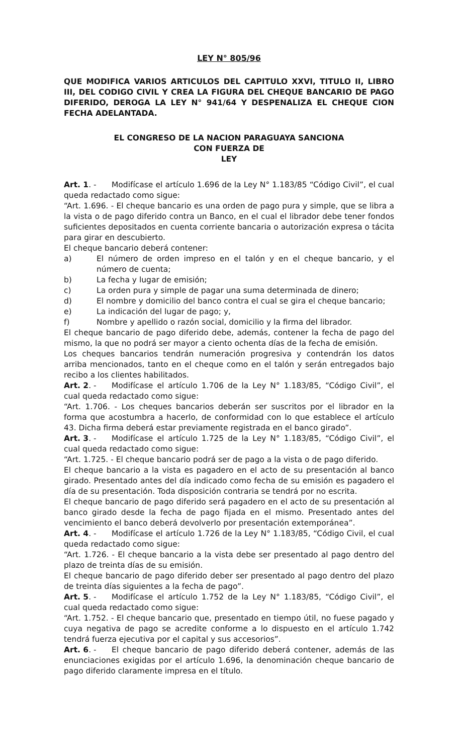LEY N° 805/96
QUE MODIFICA VARIOS ARTICULOS DEL CAPITULO XXVI, TITULO II, LIBRO III, DEL CODIGO CIVIL Y CREA LA FIGURA DEL CHEQUE BANCARIO DE PAGO DIFERIDO, DEROGA LA LEY N° 941/64 Y DESPENALIZA EL CHEQUE CION FECHA ADELANTADA.
EL CONGRESO DE LA NACION PARAGUAYA SANCIONA
CON FUERZA DE
LEY
Art. 1. - Modifícase el artículo 1.696 de la Ley N° 1.183/85 “Código Civil”, el cual queda redactado como sigue:
“Art. 1.696. - El cheque bancario es una orden de pago pura y simple, que se libra a la vista o de pago diferido contra un Banco, en el cual el librador debe tener fondos suficientes depositados en cuenta corriente bancaria o autorización expresa o tácita para girar en descubierto.
El cheque bancario deberá contener:
a) El número de orden impreso en el talón y en el cheque bancario, y el número de cuenta;
b) La fecha y lugar de emisión;
c) La orden pura y simple de pagar una suma determinada de dinero;
d) El nombre y domicilio del banco contra el cual se gira el cheque bancario;
e) La indicación del lugar de pago; y,
f) Nombre y apellido o razón social, domicilio y la firma del librador.
El cheque bancario de pago diferido debe, además, contener la fecha de pago del mismo, la que no podrá ser mayor a ciento ochenta días de la fecha de emisión.
Los cheques bancarios tendrán numeración progresiva y contendrán los datos arriba mencionados, tanto en el cheque como en el talón y serán entregados bajo recibo a los clientes habilitados.
Art. 2. - Modifícase el artículo 1.706 de la Ley N° 1.183/85, “Código Civil”, el cual queda redactado como sigue:
“Art. 1.706. - Los cheques bancarios deberán ser suscritos por el librador en la forma que acostumbra a hacerlo, de conformidad con lo que establece el artículo 43. Dicha firma deberá estar previamente registrada en el banco girado”.
Art. 3. - Modifícase el artículo 1.725 de la Ley N° 1.183/85, “Código Civil”, el cual queda redactado como sigue:
“Art. 1.725. - El cheque bancario podrá ser de pago a la vista o de pago diferido.
El cheque bancario a la vista es pagadero en el acto de su presentación al banco girado. Presentado antes del día indicado como fecha de su emisión es pagadero el día de su presentación. Toda disposición contraria se tendrá por no escrita.
El cheque bancario de pago diferido será pagadero en el acto de su presentación al banco girado desde la fecha de pago fijada en el mismo. Presentado antes del vencimiento el banco deberá devolverlo por presentación extemporánea”.
Art. 4. - Modifícase el artículo 1.726 de la Ley N° 1.183/85, “Código Civil, el cual queda redactado como sigue:
“Art. 1.726. - El cheque bancario a la vista debe ser presentado al pago dentro del plazo de treinta días de su emisión.
El cheque bancario de pago diferido deber ser presentado al pago dentro del plazo de treinta días siguientes a la fecha de pago”.
Art. 5. - Modifícase el artículo 1.752 de la Ley N° 1.183/85, “Código Civil”, el cual queda redactado como sigue:
“Art. 1.752. - El cheque bancario que, presentado en tiempo útil, no fuese pagado y cuya negativa de pago se acredite conforme a lo dispuesto en el artículo 1.742 tendrá fuerza ejecutiva por el capital y sus accesorios”.
Art. 6. - El cheque bancario de pago diferido deberá contener, además de las enunciaciones exigidas por el artículo 1.696, la denominación cheque bancario de pago diferido claramente impresa en el título.